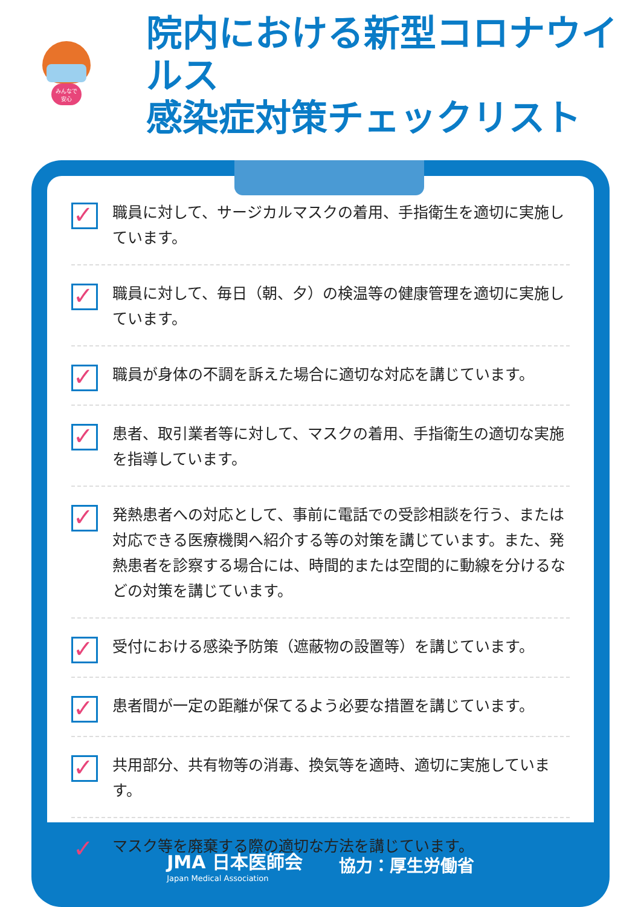みんなで
安心
院内における新型コロナウイルス
感染症対策チェックリスト
✓
職員に対して、サージカルマスクの着用、手指衛生を適切に実施しています。
✓
職員に対して、毎日（朝、夕）の検温等の健康管理を適切に実施しています。
✓
職員が身体の不調を訴えた場合に適切な対応を講じています。
✓
患者、取引業者等に対して、マスクの着用、手指衛生の適切な実施を指導しています。
✓
発熱患者への対応として、事前に電話での受診相談を行う、または対応できる医療機関へ紹介する等の対策を講じています。また、発熱患者を診察する場合には、時間的または空間的に動線を分けるなどの対策を講じています。
✓
受付における感染予防策（遮蔽物の設置等）を講じています。
✓
患者間が一定の距離が保てるよう必要な措置を講じています。
✓
共用部分、共有物等の消毒、換気等を適時、適切に実施しています。
✓
マスク等を廃棄する際の適切な方法を講じています。
JMA 日本医師会
Japan Medical Association
協力：厚生労働省